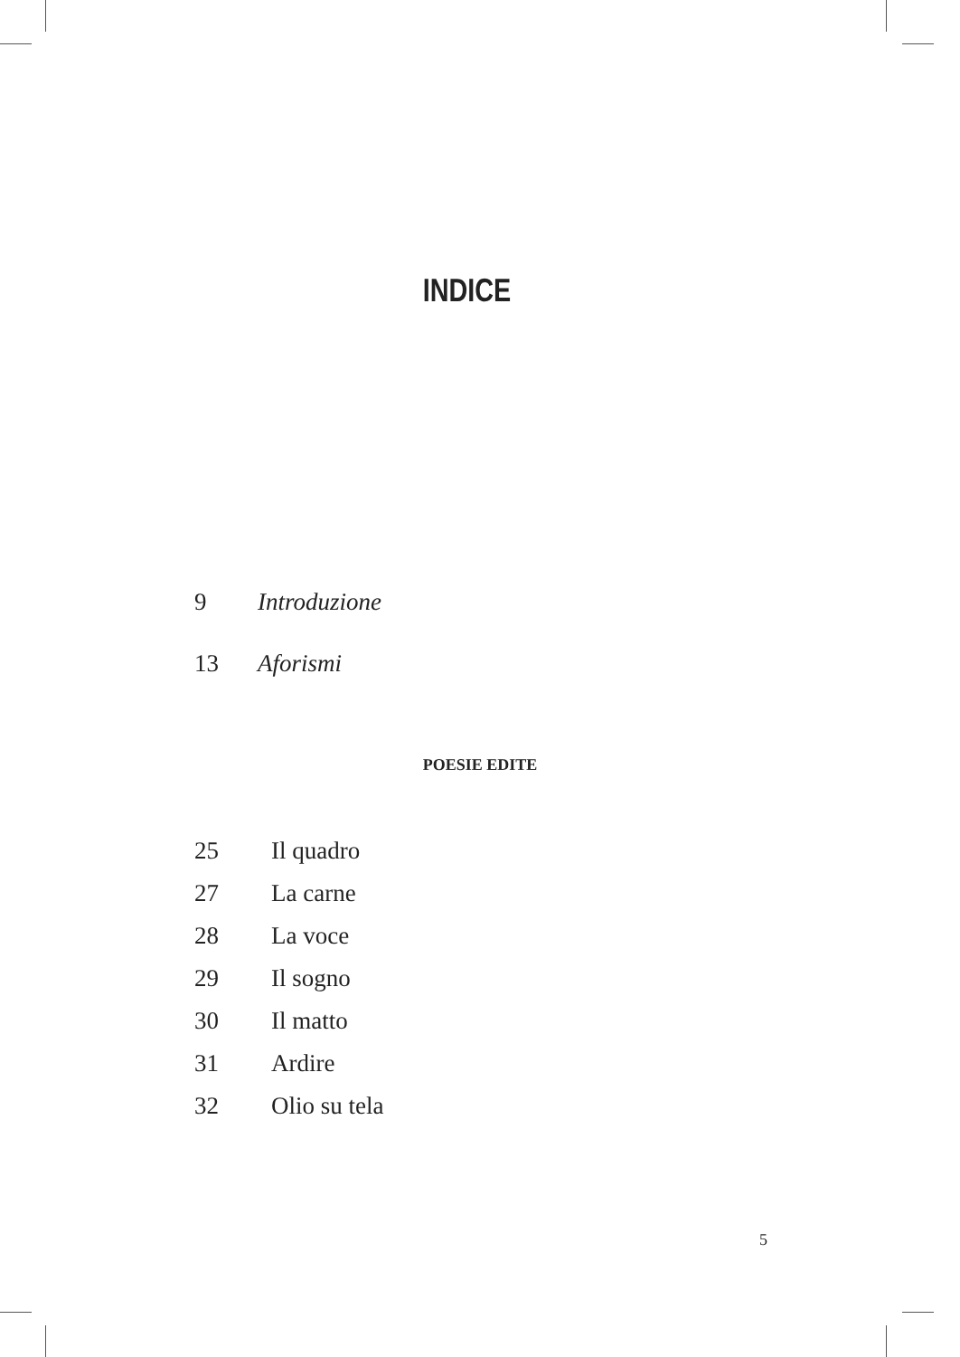INDICE
9 Introduzione
13 Aforismi
POESIE EDITE
25 Il quadro
27 La carne
28 La voce
29 Il sogno
30 Il matto
31 Ardire
32 Olio su tela
5